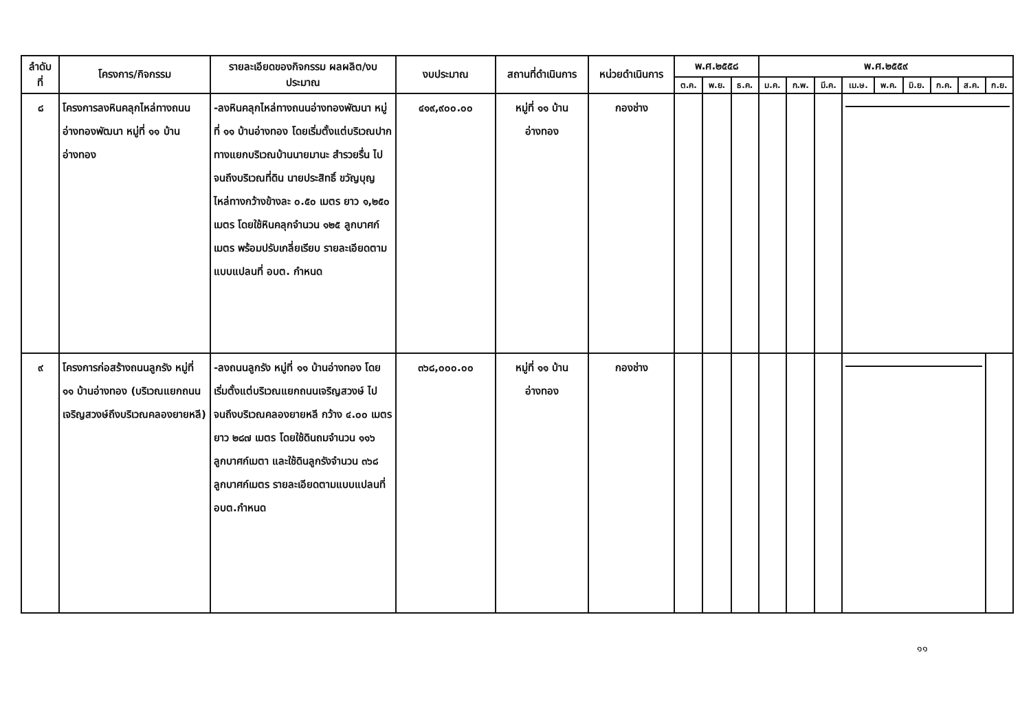| ลำดับ ที่ | โครงการ/กิจกรรม | รายละเอียดของกิจกรรม ผลผลิต/งบประมาณ | งบประมาณ | สถานที่ดำเนินการ | หน่วยดำเนินการ | พ.ศ.๒๕๕๘ | | | พ.ศ.๒๕๕๙ | | | | | | | | |
| --- | --- | --- | --- | --- | --- | --- | --- | --- | --- | --- | --- | --- | --- | --- | --- | --- | --- |
| | | | | | | ต.ค. | พ.ย. | ธ.ค. | ม.ค. | ก.พ. | มี.ค. | เม.ษ. | พ.ค. | มิ.ย. | ก.ค. | ส.ค. | ก.ย. |
| ๘ | โครงการลงหินคลุกไหล่ทางถนนอ่างทองพัฒนา หมู่ที่ ๑๑ บ้านอ่างทอง | -ลงหินคลุกไหล่ทางถนนอ่างทองพัฒนา หมู่ที่ ๑๑ บ้านอ่างทอง โดยเริ่มตั้งแต่บริเวณปากทางแยกบริเวณบ้านนายมานะ สำรวยรื่น ไปจนถึงบริเวณที่ดิน นายประสิทธิ์ ขวัญบุญ ไหล่ทางกว้างข้างละ ๐.๕๐ เมตร ยาว ๑,๒๕๐ เมตร โดยใช้หินคลุกจำนวน ๑๒๕ ลูกบาศก์เมตร พร้อมปรับเกลี่ยเรียบ รายละเอียดตามแบบแปลนที่ อบต. กำหนด | ๔๑๙,๙๐๐.๐๐ | หมู่ที่ ๑๑ บ้านอ่างทอง | กองช่าง | | | | | | | | | | | | |
| ๙ | โครงการก่อสร้างถนนลูกรัง หมู่ที่ ๑๑ บ้านอ่างทอง (บริเวณแยกถนนเจริญสวงษ์ถึงบริเวณคลองยายหลี) | -ลงถนนลูกรัง หมู่ที่ ๑๑ บ้านอ่างทอง โดยเริ่มตั้งแต่บริเวณแยกถนนเจริญสวงษ์ ไปจนถึงบริเวณคลองยายหลี กว้าง ๔.๐๐ เมตร ยาว ๒๘๗ เมตร โดยใช้ดินถมจำนวน ๑๑๖ ลูกบาศก์เมตา และใช้ดินลูกรังจำนวน ๓๖๘ ลูกบาศก์เมตร รายละเอียดตามแบบแปลนที่ อบต.กำหนด | ๓๖๘,๐๐๐.๐๐ | หมู่ที่ ๑๑ บ้านอ่างทอง | กองช่าง | | | | | | | | | | | | |
๑๑